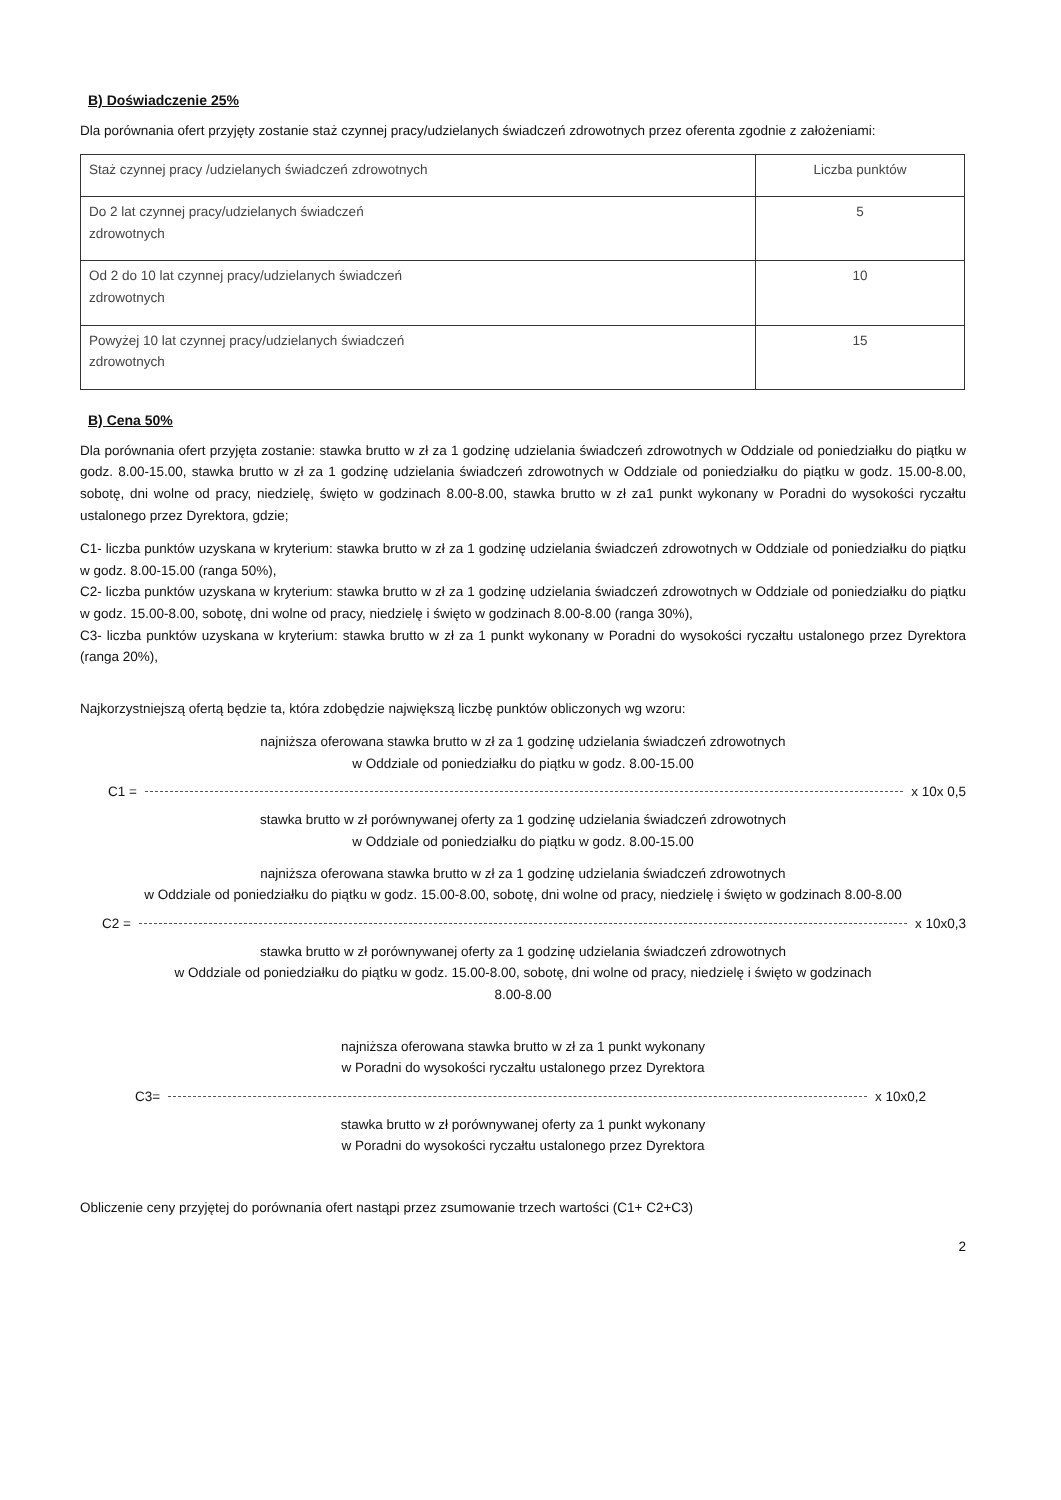B) Doświadczenie 25%
Dla porównania ofert przyjęty zostanie staż czynnej pracy/udzielanych świadczeń zdrowotnych przez oferenta zgodnie z założeniami:
| Staż czynnej pracy /udzielanych świadczeń zdrowotnych | Liczba punktów |
| --- | --- |
| Do 2 lat czynnej pracy/udzielanych świadczeń zdrowotnych | 5 |
| Od 2 do 10 lat czynnej pracy/udzielanych świadczeń zdrowotnych | 10 |
| Powyżej 10 lat czynnej pracy/udzielanych świadczeń zdrowotnych | 15 |
B) Cena 50%
Dla porównania ofert przyjęta zostanie: stawka brutto w zł za 1 godzinę udzielania świadczeń zdrowotnych w Oddziale od poniedziałku do piątku w godz. 8.00-15.00, stawka brutto w zł za 1 godzinę udzielania świadczeń zdrowotnych w Oddziale od poniedziałku do piątku w godz. 15.00-8.00, sobotę, dni wolne od pracy, niedzielę, święto w godzinach 8.00-8.00, stawka brutto w zł za1 punkt wykonany w Poradni do wysokości ryczałtu ustalonego przez Dyrektora, gdzie;
C1- liczba punktów uzyskana w kryterium: stawka brutto w zł za 1 godzinę udzielania świadczeń zdrowotnych w Oddziale od poniedziałku do piątku w godz. 8.00-15.00 (ranga 50%),
C2- liczba punktów uzyskana w kryterium: stawka brutto w zł za 1 godzinę udzielania świadczeń zdrowotnych w Oddziale od poniedziałku do piątku w godz. 15.00-8.00, sobotę, dni wolne od pracy, niedzielę i święto w godzinach 8.00-8.00 (ranga 30%),
C3- liczba punktów uzyskana w kryterium: stawka brutto w zł za 1 punkt wykonany w Poradni do wysokości ryczałtu ustalonego przez Dyrektora (ranga 20%),
Najkorzystniejszą ofertą będzie ta, która zdobędzie największą liczbę punktów obliczonych wg wzoru:
najniższa oferowana stawka brutto w zł za 1 godzinę udzielania świadczeń zdrowotnych
w Oddziale od poniedziałku do piątku w godz. 8.00-15.00
C1 = x 10x 0,5
stawka brutto w zł porównywanej oferty za 1 godzinę udzielania świadczeń zdrowotnych
w Oddziale od poniedziałku do piątku w godz. 8.00-15.00
najniższa oferowana stawka brutto w zł za 1 godzinę udzielania świadczeń zdrowotnych
w Oddziale od poniedziałku do piątku w godz. 15.00-8.00, sobotę, dni wolne od pracy, niedzielę i święto w godzinach 8.00-8.00
C2 = x 10x0,3
stawka brutto w zł porównywanej oferty za 1 godzinę udzielania świadczeń zdrowotnych
w Oddziale od poniedziałku do piątku w godz. 15.00-8.00, sobotę, dni wolne od pracy, niedzielę i święto w godzinach
8.00-8.00
najniższa oferowana stawka brutto w zł za 1 punkt wykonany
w Poradni do wysokości ryczałtu ustalonego przez Dyrektora
C3= x 10x0,2
stawka brutto w zł porównywanej oferty za 1 punkt wykonany
w Poradni do wysokości ryczałtu ustalonego przez Dyrektora
Obliczenie ceny przyjętej do porównania ofert nastąpi przez zsumowanie trzech wartości (C1+ C2+C3)
2